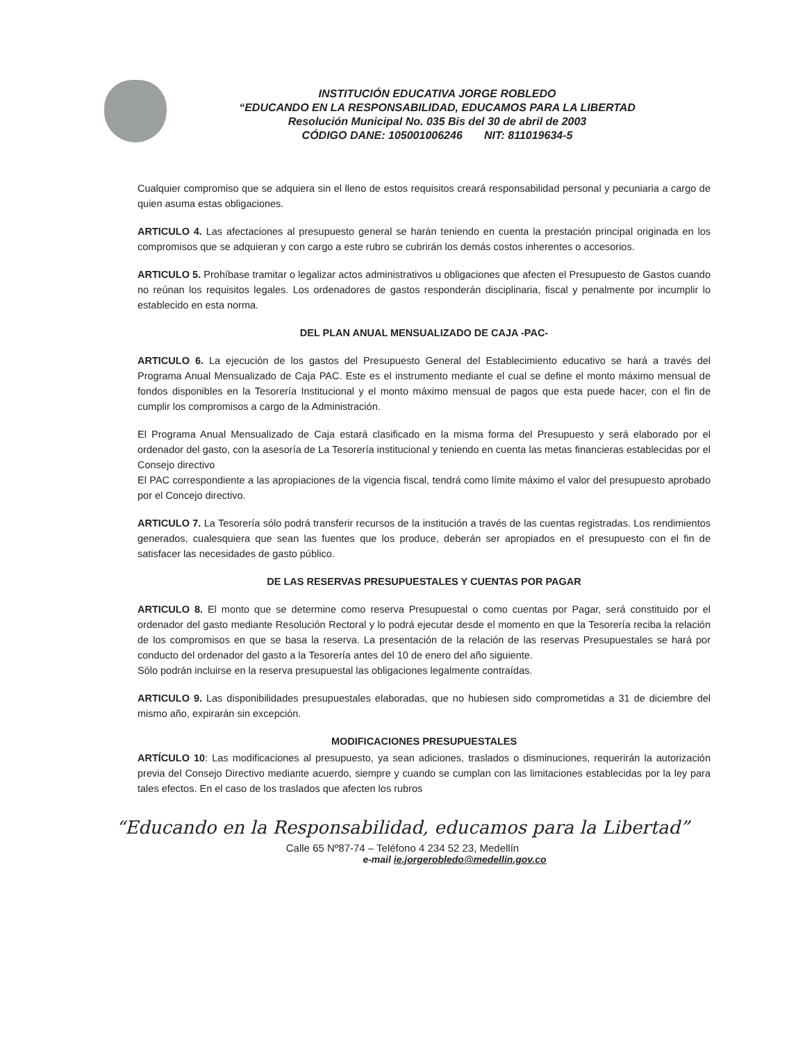INSTITUCIÓN EDUCATIVA JORGE ROBLEDO
“EDUCANDO EN LA RESPONSABILIDAD, EDUCAMOS PARA LA LIBERTAD
Resolución Municipal No. 035 Bis del 30 de abril de 2003
CÓDIGO DANE: 105001006246 NIT: 811019634-5
Cualquier compromiso que se adquiera sin el lleno de estos requisitos creará responsabilidad personal y pecuniaria a cargo de quien asuma estas obligaciones.
ARTICULO 4. Las afectaciones al presupuesto general se harán teniendo en cuenta la prestación principal originada en los compromisos que se adquieran y con cargo a este rubro se cubrirán los demás costos inherentes o accesorios.
ARTICULO 5. Prohíbase tramitar o legalizar actos administrativos u obligaciones que afecten el Presupuesto de Gastos cuando no reúnan los requisitos legales. Los ordenadores de gastos responderán disciplinaria, fiscal y penalmente por incumplir lo establecido en esta norma.
DEL PLAN ANUAL MENSUALIZADO DE CAJA -PAC-
ARTICULO 6. La ejecución de los gastos del Presupuesto General del Establecimiento educativo se hará a través del Programa Anual Mensualizado de Caja PAC. Este es el instrumento mediante el cual se define el monto máximo mensual de fondos disponibles en la Tesorería Institucional y el monto máximo mensual de pagos que esta puede hacer, con el fin de cumplir los compromisos a cargo de la Administración.
El Programa Anual Mensualizado de Caja estará clasificado en la misma forma del Presupuesto y será elaborado por el ordenador del gasto, con la asesoría de La Tesorería institucional y teniendo en cuenta las metas financieras establecidas por el Consejo directivo
El PAC correspondiente a las apropiaciones de la vigencia fiscal, tendrá como límite máximo el valor del presupuesto aprobado por el Concejo directivo.
ARTICULO 7. La Tesorería sólo podrá transferir recursos de la institución a través de las cuentas registradas. Los rendimientos generados, cualesquiera que sean las fuentes que los produce, deberán ser apropiados en el presupuesto con el fin de satisfacer las necesidades de gasto público.
DE LAS RESERVAS PRESUPUESTALES Y CUENTAS POR PAGAR
ARTICULO 8. El monto que se determine como reserva Presupuestal o como cuentas por Pagar, será constituido por el ordenador del gasto mediante Resolución Rectoral y lo podrá ejecutar desde el momento en que la Tesorería reciba la relación de los compromisos en que se basa la reserva. La presentación de la relación de las reservas Presupuestales se hará por conducto del ordenador del gasto a la Tesorería antes del 10 de enero del año siguiente.
Sólo podrán incluirse en la reserva presupuestal las obligaciones legalmente contraídas.
ARTICULO 9. Las disponibilidades presupuestales elaboradas, que no hubiesen sido comprometidas a 31 de diciembre del mismo año, expirarán sin excepción.
MODIFICACIONES PRESUPUESTALES
ARTÍCULO 10: Las modificaciones al presupuesto, ya sean adiciones, traslados o disminuciones, requerirán la autorización previa del Consejo Directivo mediante acuerdo, siempre y cuando se cumplan con las limitaciones establecidas por la ley para tales efectos. En el caso de los traslados que afecten los rubros
“Educando en la Responsabilidad, educamos para la Libertad”
Calle 65 Nº87-74 – Teléfono 4 234 52 23, Medellín
e-mail ie.jorgerobledo@medellin.gov.co